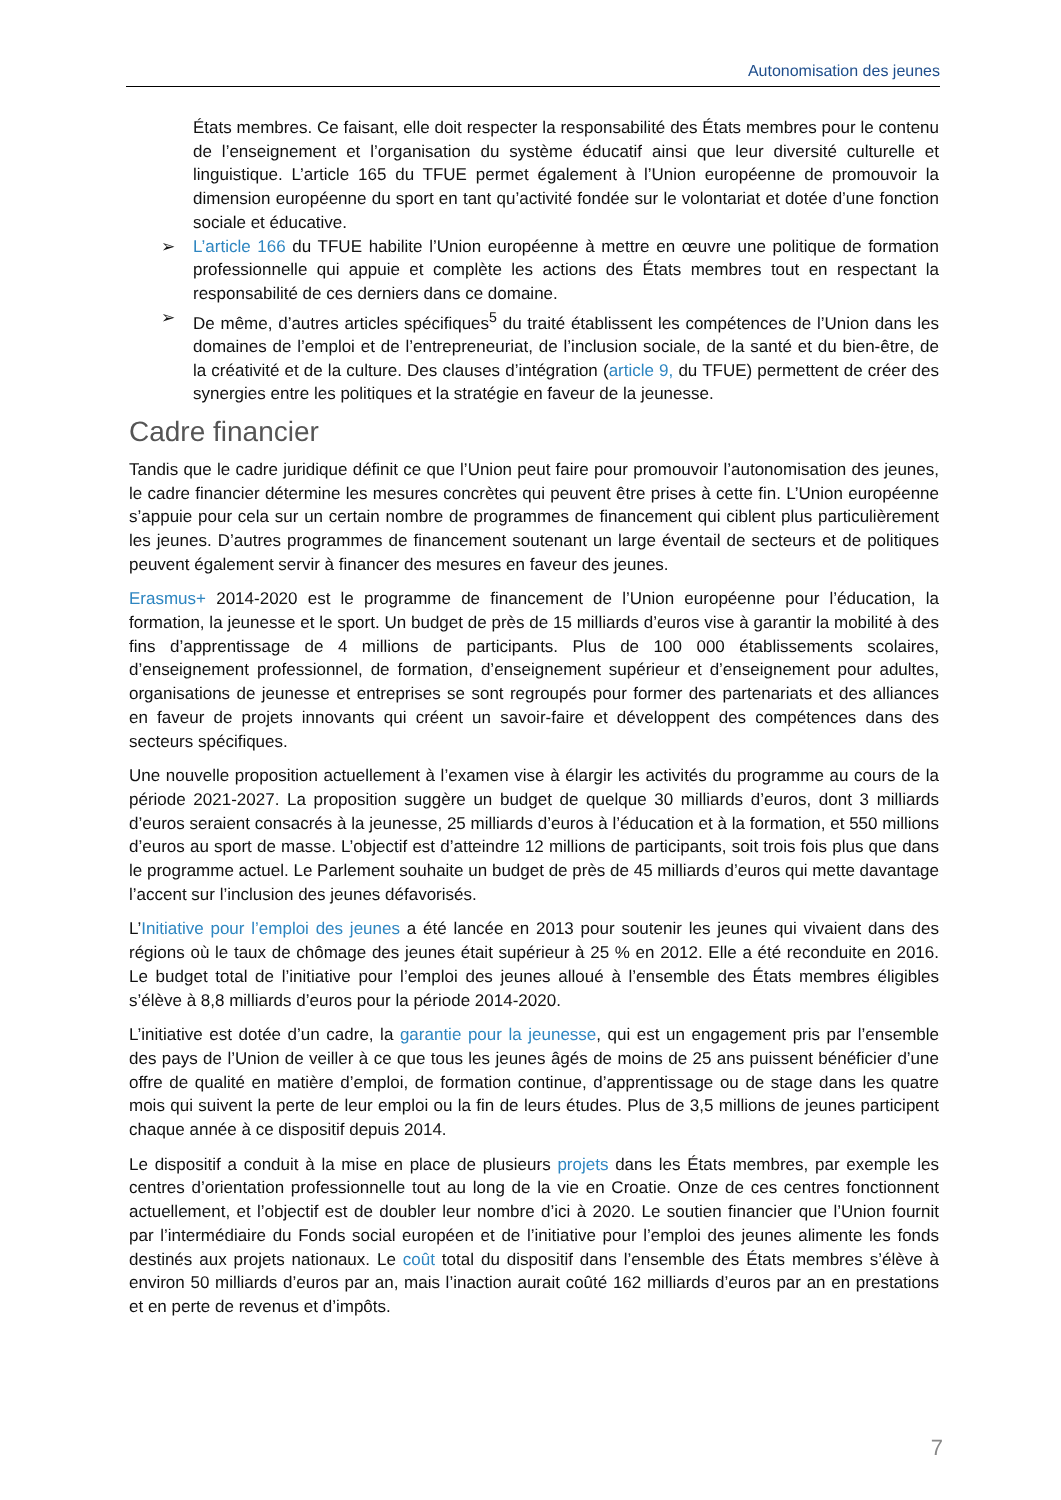Autonomisation des jeunes
États membres. Ce faisant, elle doit respecter la responsabilité des États membres pour le contenu de l’enseignement et l’organisation du système éducatif ainsi que leur diversité culturelle et linguistique. L’article 165 du TFUE permet également à l’Union européenne de promouvoir la dimension européenne du sport en tant qu’activité fondée sur le volontariat et dotée d’une fonction sociale et éducative.
➢ L’article 166 du TFUE habilite l’Union européenne à mettre en œuvre une politique de formation professionnelle qui appuie et complète les actions des États membres tout en respectant la responsabilité de ces derniers dans ce domaine.
➢ De même, d’autres articles spécifiques<sup>5</sup> du traité établissent les compétences de l’Union dans les domaines de l’emploi et de l’entrepreneuriat, de l’inclusion sociale, de la santé et du bien-être, de la créativité et de la culture. Des clauses d’intégration (article 9, du TFUE) permettent de créer des synergies entre les politiques et la stratégie en faveur de la jeunesse.
Cadre financier
Tandis que le cadre juridique définit ce que l’Union peut faire pour promouvoir l’autonomisation des jeunes, le cadre financier détermine les mesures concrètes qui peuvent être prises à cette fin. L’Union européenne s’appuie pour cela sur un certain nombre de programmes de financement qui ciblent plus particulièrement les jeunes. D’autres programmes de financement soutenant un large éventail de secteurs et de politiques peuvent également servir à financer des mesures en faveur des jeunes.
Erasmus+ 2014-2020 est le programme de financement de l’Union européenne pour l’éducation, la formation, la jeunesse et le sport. Un budget de près de 15 milliards d’euros vise à garantir la mobilité à des fins d’apprentissage de 4 millions de participants. Plus de 100 000 établissements scolaires, d’enseignement professionnel, de formation, d’enseignement supérieur et d’enseignement pour adultes, organisations de jeunesse et entreprises se sont regroupés pour former des partenariats et des alliances en faveur de projets innovants qui créent un savoir-faire et développent des compétences dans des secteurs spécifiques.
Une nouvelle proposition actuellement à l’examen vise à élargir les activités du programme au cours de la période 2021-2027. La proposition suggère un budget de quelque 30 milliards d’euros, dont 3 milliards d’euros seraient consacrés à la jeunesse, 25 milliards d’euros à l’éducation et à la formation, et 550 millions d’euros au sport de masse. L’objectif est d’atteindre 12 millions de participants, soit trois fois plus que dans le programme actuel. Le Parlement souhaite un budget de près de 45 milliards d’euros qui mette davantage l’accent sur l’inclusion des jeunes défavorisés.
L’Initiative pour l’emploi des jeunes a été lancée en 2013 pour soutenir les jeunes qui vivaient dans des régions où le taux de chômage des jeunes était supérieur à 25 % en 2012. Elle a été reconduite en 2016. Le budget total de l’initiative pour l’emploi des jeunes alloué à l’ensemble des États membres éligibles s’élève à 8,8 milliards d’euros pour la période 2014-2020.
L’initiative est dotée d’un cadre, la garantie pour la jeunesse, qui est un engagement pris par l’ensemble des pays de l’Union de veiller à ce que tous les jeunes âgés de moins de 25 ans puissent bénéficier d’une offre de qualité en matière d’emploi, de formation continue, d’apprentissage ou de stage dans les quatre mois qui suivent la perte de leur emploi ou la fin de leurs études. Plus de 3,5 millions de jeunes participent chaque année à ce dispositif depuis 2014.
Le dispositif a conduit à la mise en place de plusieurs projets dans les États membres, par exemple les centres d’orientation professionnelle tout au long de la vie en Croatie. Onze de ces centres fonctionnent actuellement, et l’objectif est de doubler leur nombre d’ici à 2020. Le soutien financier que l’Union fournit par l’intermédiaire du Fonds social européen et de l’initiative pour l’emploi des jeunes alimente les fonds destinés aux projets nationaux. Le coût total du dispositif dans l’ensemble des États membres s’élève à environ 50 milliards d’euros par an, mais l’inaction aurait coûté 162 milliards d’euros par an en prestations et en perte de revenus et d’impôts.
7